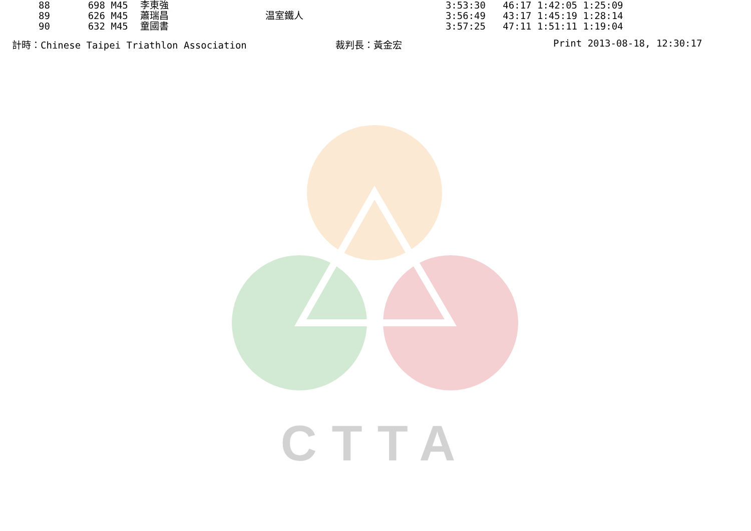| 88 | 698 | M45 | 李東強 | | 3:53:30 | 46:17 1:42:05 1:25:09 |
| 89 | 626 | M45 | 蕭瑞昌 | 温室鐵人 | 3:56:49 | 43:17 1:45:19 1:28:14 |
| 90 | 632 | M45 | 童國書 | | 3:57:25 | 47:11 1:51:11 1:19:04 |
計時：Chinese Taipei Triathlon Association 裁判長：黃金宏 Print 2013-08-18, 12:30:17
CTTA